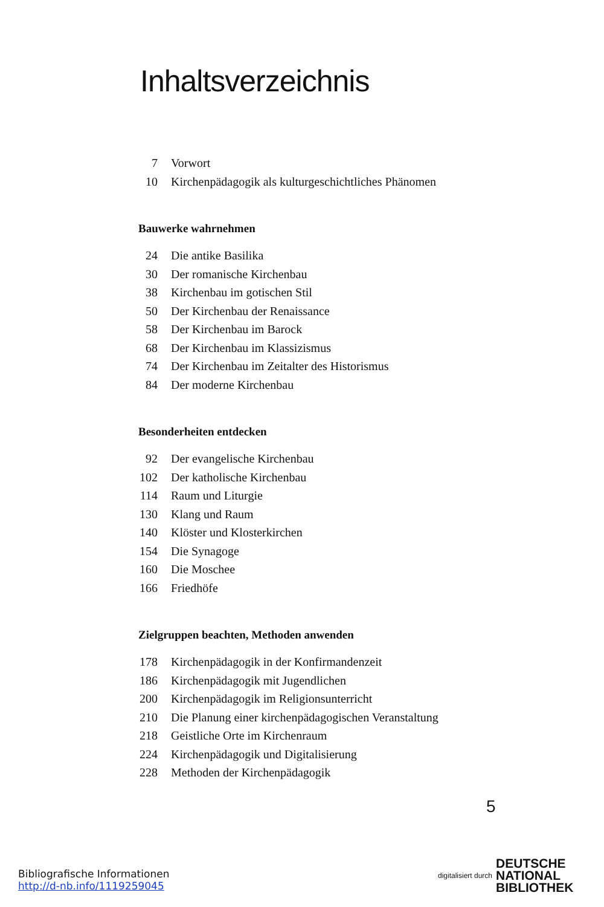Inhaltsverzeichnis
7 Vorwort
10 Kirchenpädagogik als kulturgeschichtliches Phänomen
Bauwerke wahrnehmen
24 Die antike Basilika
30 Der romanische Kirchenbau
38 Kirchenbau im gotischen Stil
50 Der Kirchenbau der Renaissance
58 Der Kirchenbau im Barock
68 Der Kirchenbau im Klassizismus
74 Der Kirchenbau im Zeitalter des Historismus
84 Der moderne Kirchenbau
Besonderheiten entdecken
92 Der evangelische Kirchenbau
102 Der katholische Kirchenbau
114 Raum und Liturgie
130 Klang und Raum
140 Klöster und Klosterkirchen
154 Die Synagoge
160 Die Moschee
166 Friedhöfe
Zielgruppen beachten, Methoden anwenden
178 Kirchenpädagogik in der Konfirmandenzeit
186 Kirchenpädagogik mit Jugendlichen
200 Kirchenpädagogik im Religionsunterricht
210 Die Planung einer kirchenpädagogischen Veranstaltung
218 Geistliche Orte im Kirchenraum
224 Kirchenpädagogik und Digitalisierung
228 Methoden der Kirchenpädagogik
5
Bibliografische Informationen
http://d-nb.info/1119259045
digitalisiert durch DEUTSCHE
NATIONAL
BIBLIOTHEK